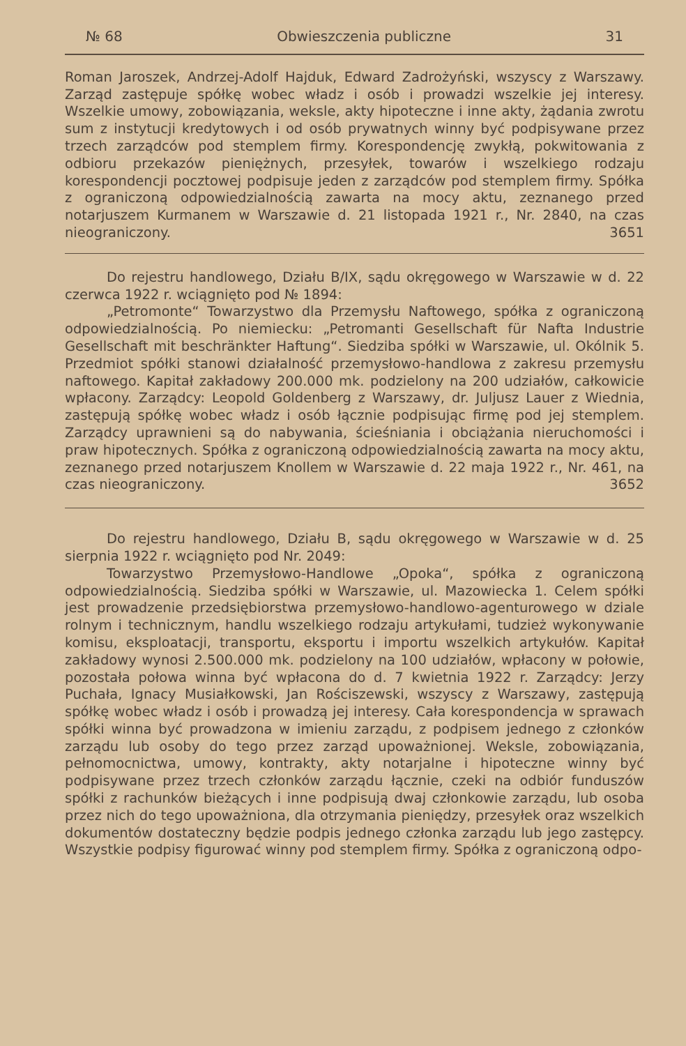№ 68 Obwieszczenia publiczne 31
Roman Jaroszek, Andrzej-Adolf Hajduk, Edward Zadrożyński, wszyscy z Warszawy. Zarząd zastępuje spółkę wobec władz i osób i prowadzi wszelkie jej interesy. Wszelkie umowy, zobowiązania, weksle, akty hipoteczne i inne akty, żądania zwrotu sum z instytucji kredytowych i od osób prywatnych winny być podpisywane przez trzech zarządców pod stemplem firmy. Korespondencję zwykłą, pokwitowania z odbioru przekazów pieniężnych, przesyłek, towarów i wszelkiego rodzaju korespondencji pocztowej podpisuje jeden z zarządców pod stemplem firmy. Spółka z ograniczoną odpowiedzialnością zawarta na mocy aktu, zeznanego przed notarjuszem Kurmanem w Warszawie d. 21 listopada 1921 r., Nr. 2840, na czas nieograniczony. 3651
Do rejestru handlowego, Działu B/IX, sądu okręgowego w Warszawie w d. 22 czerwca 1922 r. wciągnięto pod № 1894:
„Petromonte“ Towarzystwo dla Przemysłu Naftowego, spółka z ograniczoną odpowiedzialnością. Po niemiecku: „Petromanti Gesellschaft für Nafta Industrie Gesellschaft mit beschränkter Haftung“. Siedziba spółki w Warszawie, ul. Okólnik 5. Przedmiot spółki stanowi działalność przemysłowo-handlowa z zakresu przemysłu naftowego. Kapitał zakładowy 200.000 mk. podzielony na 200 udziałów, całkowicie wpłacony. Zarządcy: Leopold Goldenberg z Warszawy, dr. Juljusz Lauer z Wiednia, zastępują spółkę wobec władz i osób łącznie podpisując firmę pod jej stemplem. Zarządcy uprawnieni są do nabywania, ścieśniania i obciążania nieruchomości i praw hipotecznych. Spółka z ograniczoną odpowiedzialnością zawarta na mocy aktu, zeznanego przed notarjuszem Knollem w Warszawie d. 22 maja 1922 r., Nr. 461, na czas nieograniczony. 3652
Do rejestru handlowego, Działu B, sądu okręgowego w Warszawie w d. 25 sierpnia 1922 r. wciągnięto pod Nr. 2049:
Towarzystwo Przemysłowo-Handlowe „Opoka“, spółka z ograniczoną odpowiedzialnością. Siedziba spółki w Warszawie, ul. Mazowiecka 1. Celem spółki jest prowadzenie przedsiębiorstwa przemysłowo-handlowo-agenturowego w dziale rolnym i technicznym, handlu wszelkiego rodzaju artykułami, tudzież wykonywanie komisu, eksploatacji, transportu, eksportu i importu wszelkich artykułów. Kapitał zakładowy wynosi 2.500.000 mk. podzielony na 100 udziałów, wpłacony w połowie, pozostała połowa winna być wpłacona do d. 7 kwietnia 1922 r. Zarządcy: Jerzy Puchała, Ignacy Musiałkowski, Jan Rościszewski, wszyscy z Warszawy, zastępują spółkę wobec władz i osób i prowadzą jej interesy. Cała korespondencja w sprawach spółki winna być prowadzona w imieniu zarządu, z podpisem jednego z członków zarządu lub osoby do tego przez zarząd upoważnionej. Weksle, zobowiązania, pełnomocnictwa, umowy, kontrakty, akty notarjalne i hipoteczne winny być podpisywane przez trzech członków zarządu łącznie, czeki na odbiór funduszów spółki z rachunków bieżących i inne podpisują dwaj członkowie zarządu, lub osoba przez nich do tego upoważniona, dla otrzymania pieniędzy, przesyłek oraz wszelkich dokumentów dostateczny będzie podpis jednego członka zarządu lub jego zastępcy. Wszystkie podpisy figurować winny pod stemplem firmy. Spółka z ograniczoną odpo-